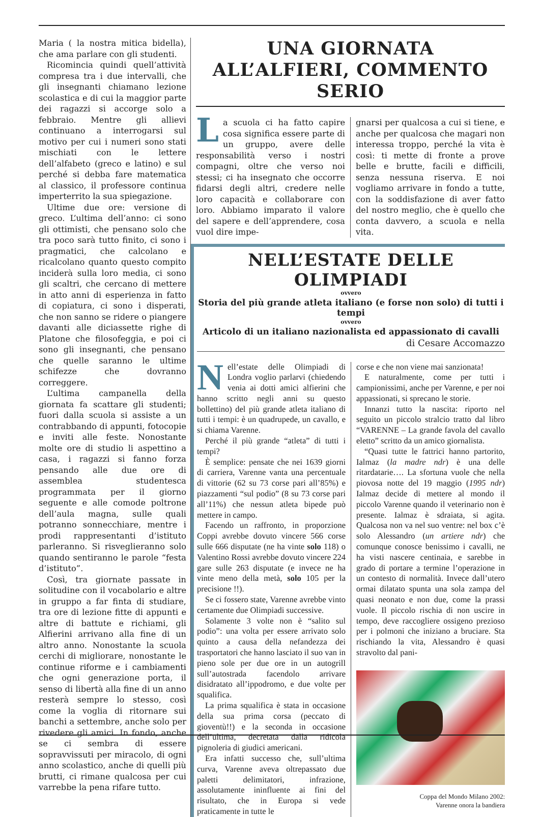Maria ( la nostra mitica bidella), che ama parlare con gli studenti.
Ricomincia quindi quell’attività compresa tra i due intervalli, che gli insegnanti chiamano lezione scolastica e di cui la maggior parte dei ragazzi si accorge solo a febbraio. Mentre gli allievi continuano a interrogarsi sul motivo per cui i numeri sono stati mischiati con le lettere dell’alfabeto (greco e latino) e sul perché si debba fare matematica al classico, il professore continua imperterrito la sua spiegazione.
Ultime due ore: versione di greco. L’ultima dell’anno: ci sono gli ottimisti, che pensano solo che tra poco sarà tutto finito, ci sono i pragmatici, che calcolano e ricalcolano quanto questo compito inciderà sulla loro media, ci sono gli scaltri, che cercano di mettere in atto anni di esperienza in fatto di copiatura, ci sono i disperati, che non sanno se ridere o piangere davanti alle diciassette righe di Platone che filosofeggia, e poi ci sono gli insegnanti, che pensano che quelle saranno le ultime schifezze che dovranno correggere.
L’ultima campanella della giornata fa scattare gli studenti; fuori dalla scuola si assiste a un contrabbando di appunti, fotocopie e inviti alle feste. Nonostante molte ore di studio li aspettino a casa, i ragazzi si fanno forza pensando alle due ore di assemblea studentesca programmata per il giorno seguente e alle comode poltrone dell’aula magna, sulle quali potranno sonnecchiare, mentre i prodi rappresentanti d’istituto parleranno. Si risveglieranno solo quando sentiranno le parole “festa d’istituto”.
Così, tra giornate passate in solitudine con il vocabolario e altre in gruppo a far finta di studiare, tra ore di lezione fitte di appunti e altre di battute e richiami, gli Alfierini arrivano alla fine di un altro anno. Nonostante la scuola cerchi di migliorare, nonostante le continue riforme e i cambiamenti che ogni generazione porta, il senso di libertà alla fine di un anno resterà sempre lo stesso, così come la voglia di ritornare sui banchi a settembre, anche solo per rivedere gli amici. In fondo, anche se ci sembra di essere sopravvissuti per miracolo, di ogni anno scolastico, anche di quelli più brutti, ci rimane qualcosa per cui varrebbe la pena rifare tutto.
UNA GIORNATA ALL’ALFIERI, COMMENTO SERIO
La scuola ci ha fatto capire cosa significa essere parte di un gruppo, avere delle responsabilità verso i nostri compagni, oltre che verso noi stessi; ci ha insegnato che occorre fidarsi degli altri, credere nelle loro capacità e collaborare con loro. Abbiamo imparato il valore del sapere e dell’apprendere, cosa vuol dire impe-
gnarsi per qualcosa a cui si tiene, e anche per qualcosa che magari non interessa troppo, perché la vita è così: ti mette di fronte a prove belle e brutte, facili e difficili, senza nessuna riserva. E noi vogliamo arrivare in fondo a tutte, con la soddisfazione di aver fatto del nostro meglio, che è quello che conta davvero, a scuola e nella vita.
NELL’ESTATE DELLE OLIMPIADI
ovvero
Storia del più grande atleta italiano (e forse non solo) di tutti i tempi
ovvero
Articolo di un italiano nazionalista ed appassionato di cavalli
di Cesare Accomazzo
Nell’estate delle Olimpiadi di Londra voglio parlarvi (chiedendo venia ai dotti amici alfierini che hanno scritto negli anni su questo bollettino) del più grande atleta italiano di tutti i tempi: è un quadrupede, un cavallo, e si chiama Varenne.
Perché il più grande “atleta” di tutti i tempi?
È semplice: pensate che nei 1639 giorni di carriera, Varenne vanta una percentuale di vittorie (62 su 73 corse pari all’85%) e piazzamenti “sul podio” (8 su 73 corse pari all’11%) che nessun atleta bipede può mettere in campo.
Facendo un raffronto, in proporzione Coppi avrebbe dovuto vincere 566 corse sulle 666 disputate (ne ha vinte solo 118) o Valentino Rossi avrebbe dovuto vincere 224 gare sulle 263 disputate (e invece ne ha vinte meno della metà, solo 105 per la precisione !!).
Se ci fossero state, Varenne avrebbe vinto certamente due Olimpiadi successive.
Solamente 3 volte non è “salito sul podio”: una volta per essere arrivato solo quinto a causa della nefandezza dei trasportatori che hanno lasciato il suo van in pieno sole per due ore in un autogrill sull’autostrada facendolo arrivare disidratato all’ippodromo, e due volte per squalifica.
La prima squalifica è stata in occasione della sua prima corsa (peccato di gioventù!!) e la seconda in occasione dell’ultima, decretata dalla ridicola pignoleria di giudici americani.
Era infatti successo che, sull’ultima curva, Varenne aveva oltrepassato due paletti delimitatori, infrazione, assolutamente ininfluente ai fini del risultato, che in Europa si vede praticamente in tutte le
corse e che non viene mai sanzionata!
E naturalmente, come per tutti i campionissimi, anche per Varenne, e per noi appassionati, si sprecano le storie.
Innanzi tutto la nascita: riporto nel seguito un piccolo stralcio tratto dal libro “VARENNE – La grande favola del cavallo eletto” scritto da un amico giornalista.
“Quasi tutte le fattrici hanno partorito, Ialmaz (la madre ndr) è una delle ritardatarie…. La sfortuna vuole che nella piovosa notte del 19 maggio (1995 ndr) Ialmaz decide di mettere al mondo il piccolo Varenne quando il veterinario non è presente. Ialmaz è sdraiata, si agita. Qualcosa non va nel suo ventre: nel box c’è solo Alessandro (un artiere ndr) che comunque conosce benissimo i cavalli, ne ha visti nascere centinaia, e sarebbe in grado di portare a termine l’operazione in un contesto di normalità. Invece dall’utero ormai dilatato spunta una sola zampa del quasi neonato e non due, come la prassi vuole. Il piccolo rischia di non uscire in tempo, deve raccogliere ossigeno prezioso per i polmoni che iniziano a bruciare. Sta rischiando la vita, Alessandro è quasi stravolto dal pani-
Coppa del Mondo Milano 2002:
Varenne onora la bandiera